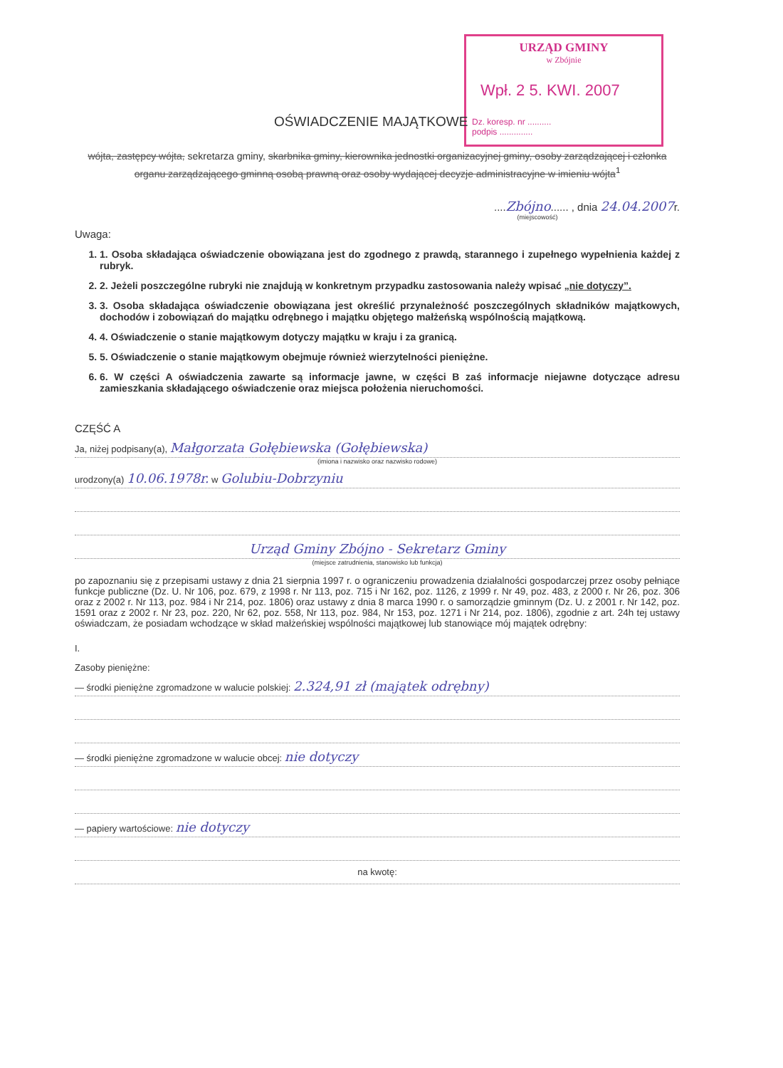URZĄD GMINY
w Zbójnie
Wpł. 2 5. KWI. 2007
Dz. koresp. nr ..........
podpis ..............
OŚWIADCZENIE MAJĄTKOWE
wójta, zastępcy wójta, sekretarza gminy, skarbnika gminy, kierownika jednostki organizacyjnej gminy, osoby zarządzającej i członka organu zarządzającego gminną osobą prawną oraz osoby wydającej decyzje administracyjne w imieniu wójta<sup>1</sup>
....Zbójno...... , dnia 24.04.2007r.
(miejscowość)
Uwaga:
1. 1. Osoba składająca oświadczenie obowiązana jest do zgodnego z prawdą, starannego i zupełnego wypełnienia każdej z rubryk.
2. 2. Jeżeli poszczególne rubryki nie znajdują w konkretnym przypadku zastosowania należy wpisać „nie dotyczy”.
3. 3. Osoba składająca oświadczenie obowiązana jest określić przynależność poszczególnych składników majątkowych, dochodów i zobowiązań do majątku odrębnego i majątku objętego małżeńską wspólnością majątkową.
4. 4. Oświadczenie o stanie majątkowym dotyczy majątku w kraju i za granicą.
5. 5. Oświadczenie o stanie majątkowym obejmuje również wierzytelności pieniężne.
6. 6. W części A oświadczenia zawarte są informacje jawne, w części B zaś informacje niejawne dotyczące adresu zamieszkania składającego oświadczenie oraz miejsca położenia nieruchomości.
CZĘŚĆ A
Ja, niżej podpisany(a), Małgorzata Gołębiewska (Gołębiewska)
(imiona i nazwisko oraz nazwisko rodowe)
urodzony(a) 10.06.1978r. w Golubiu-Dobrzyniu
Urząd Gminy Zbójno - Sekretarz Gminy
(miejsce zatrudnienia, stanowisko lub funkcja)
po zapoznaniu się z przepisami ustawy z dnia 21 sierpnia 1997 r. o ograniczeniu prowadzenia działalności gospodarczej przez osoby pełniące funkcje publiczne (Dz. U. Nr 106, poz. 679, z 1998 r. Nr 113, poz. 715 i Nr 162, poz. 1126, z 1999 r. Nr 49, poz. 483, z 2000 r. Nr 26, poz. 306 oraz z 2002 r. Nr 113, poz. 984 i Nr 214, poz. 1806) oraz ustawy z dnia 8 marca 1990 r. o samorządzie gminnym (Dz. U. z 2001 r. Nr 142, poz. 1591 oraz z 2002 r. Nr 23, poz. 220, Nr 62, poz. 558, Nr 113, poz. 984, Nr 153, poz. 1271 i Nr 214, poz. 1806), zgodnie z art. 24h tej ustawy oświadczam, że posiadam wchodzące w skład małżeńskiej wspólności majątkowej lub stanowiące mój majątek odrębny:
I.
Zasoby pieniężne:
— środki pieniężne zgromadzone w walucie polskiej: 2.324,91 zł (majątek odrębny)
— środki pieniężne zgromadzone w walucie obcej: nie dotyczy
— papiery wartościowe: nie dotyczy
na kwotę: